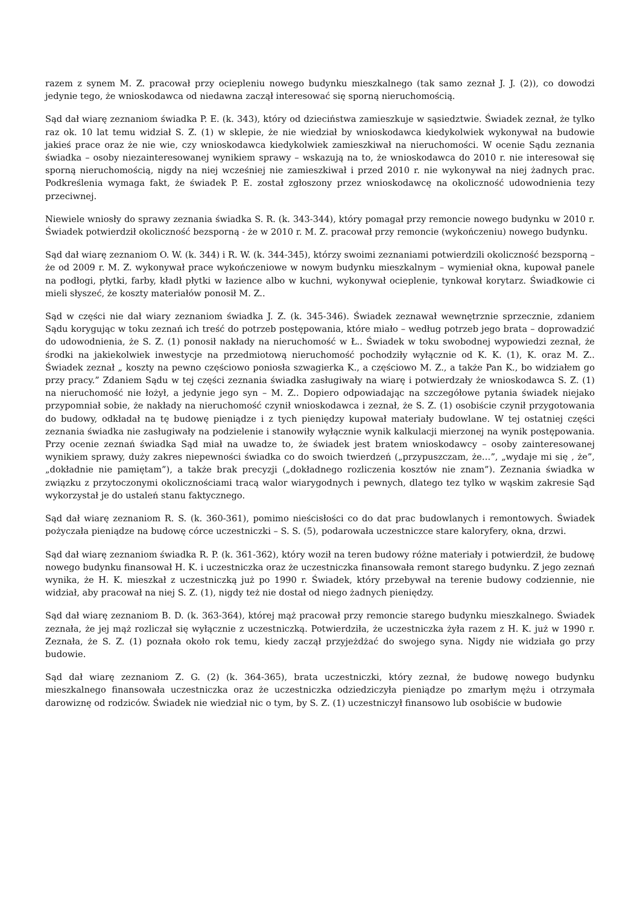razem z synem M. Z. pracował przy ociepleniu nowego budynku mieszkalnego (tak samo zeznał J. J. (2)), co dowodzi jedynie tego, że wnioskodawca od niedawna zaczął interesować się sporną nieruchomością.
Sąd dał wiarę zeznaniom świadka P. E. (k. 343), który od dzieciństwa zamieszkuje w sąsiedztwie. Świadek zeznał, że tylko raz ok. 10 lat temu widział S. Z. (1) w sklepie, że nie wiedział by wnioskodawca kiedykolwiek wykonywał na budowie jakieś prace oraz że nie wie, czy wnioskodawca kiedykolwiek zamieszkiwał na nieruchomości. W ocenie Sądu zeznania świadka – osoby niezainteresowanej wynikiem sprawy – wskazują na to, że wnioskodawca do 2010 r. nie interesował się sporną nieruchomością, nigdy na niej wcześniej nie zamieszkiwał i przed 2010 r. nie wykonywał na niej żadnych prac. Podkreślenia wymaga fakt, że świadek P. E. został zgłoszony przez wnioskodawcę na okoliczność udowodnienia tezy przeciwnej.
Niewiele wniosły do sprawy zeznania świadka S. R. (k. 343-344), który pomagał przy remoncie nowego budynku w 2010 r. Świadek potwierdził okoliczność bezsporną - że w 2010 r. M. Z. pracował przy remoncie (wykończeniu) nowego budynku.
Sąd dał wiarę zeznaniom O. W. (k. 344) i R. W. (k. 344-345), którzy swoimi zeznaniami potwierdzili okoliczność bezsporną – że od 2009 r. M. Z. wykonywał prace wykończeniowe w nowym budynku mieszkalnym – wymieniał okna, kupował panele na podłogi, płytki, farby, kładł płytki w łazience albo w kuchni, wykonywał ocieplenie, tynkował korytarz. Świadkowie ci mieli słyszeć, że koszty materiałów ponosił M. Z..
Sąd w części nie dał wiary zeznaniom świadka J. Z. (k. 345-346). Świadek zeznawał wewnętrznie sprzecznie, zdaniem Sądu korygując w toku zeznań ich treść do potrzeb postępowania, które miało – według potrzeb jego brata – doprowadzić do udowodnienia, że S. Z. (1) ponosił nakłady na nieruchomość w Ł.. Świadek w toku swobodnej wypowiedzi zeznał, że środki na jakiekolwiek inwestycje na przedmiotową nieruchomość pochodziły wyłącznie od K. K. (1), K. oraz M. Z.. Świadek zeznał „ koszty na pewno częściowo poniosła szwagierka K., a częściowo M. Z., a także Pan K., bo widziałem go przy pracy.” Zdaniem Sądu w tej części zeznania świadka zasługiwały na wiarę i potwierdzały że wnioskodawca S. Z. (1) na nieruchomość nie łożył, a jedynie jego syn – M. Z.. Dopiero odpowiadając na szczegółowe pytania świadek niejako przypomniał sobie, że nakłady na nieruchomość czynił wnioskodawca i zeznał, że S. Z. (1) osobiście czynił przygotowania do budowy, odkładał na tę budowę pieniądze i z tych pieniędzy kupował materiały budowlane. W tej ostatniej części zeznania świadka nie zasługiwały na podzielenie i stanowiły wyłącznie wynik kalkulacji mierzonej na wynik postępowania. Przy ocenie zeznań świadka Sąd miał na uwadze to, że świadek jest bratem wnioskodawcy – osoby zainteresowanej wynikiem sprawy, duży zakres niepewności świadka co do swoich twierdzeń („przypuszczam, że…”, „wydaje mi się , że”, „dokładnie nie pamiętam”), a także brak precyzji („dokładnego rozliczenia kosztów nie znam”). Zeznania świadka w związku z przytoczonymi okolicznościami tracą walor wiarygodnych i pewnych, dlatego tez tylko w wąskim zakresie Sąd wykorzystał je do ustaleń stanu faktycznego.
Sąd dał wiarę zeznaniom R. S. (k. 360-361), pomimo nieścisłości co do dat prac budowlanych i remontowych. Świadek pożyczała pieniądze na budowę córce uczestniczki – S. S. (5), podarowała uczestniczce stare kaloryfery, okna, drzwi.
Sąd dał wiarę zeznaniom świadka R. P. (k. 361-362), który woził na teren budowy różne materiały i potwierdził, że budowę nowego budynku finansował H. K. i uczestniczka oraz że uczestniczka finansowała remont starego budynku. Z jego zeznań wynika, że H. K. mieszkał z uczestniczką już po 1990 r. Świadek, który przebywał na terenie budowy codziennie, nie widział, aby pracował na niej S. Z. (1), nigdy też nie dostał od niego żadnych pieniędzy.
Sąd dał wiarę zeznaniom B. D. (k. 363-364), której mąż pracował przy remoncie starego budynku mieszkalnego. Świadek zeznała, że jej mąż rozliczał się wyłącznie z uczestniczką. Potwierdziła, że uczestniczka żyła razem z H. K. już w 1990 r. Zeznała, że S. Z. (1) poznała około rok temu, kiedy zaczął przyjeżdżać do swojego syna. Nigdy nie widziała go przy budowie.
Sąd dał wiarę zeznaniom Z. G. (2) (k. 364-365), brata uczestniczki, który zeznał, że budowę nowego budynku mieszkalnego finansowała uczestniczka oraz że uczestniczka odziedziczyła pieniądze po zmarłym mężu i otrzymała darowiznę od rodziców. Świadek nie wiedział nic o tym, by S. Z. (1) uczestniczył finansowo lub osobiście w budowie